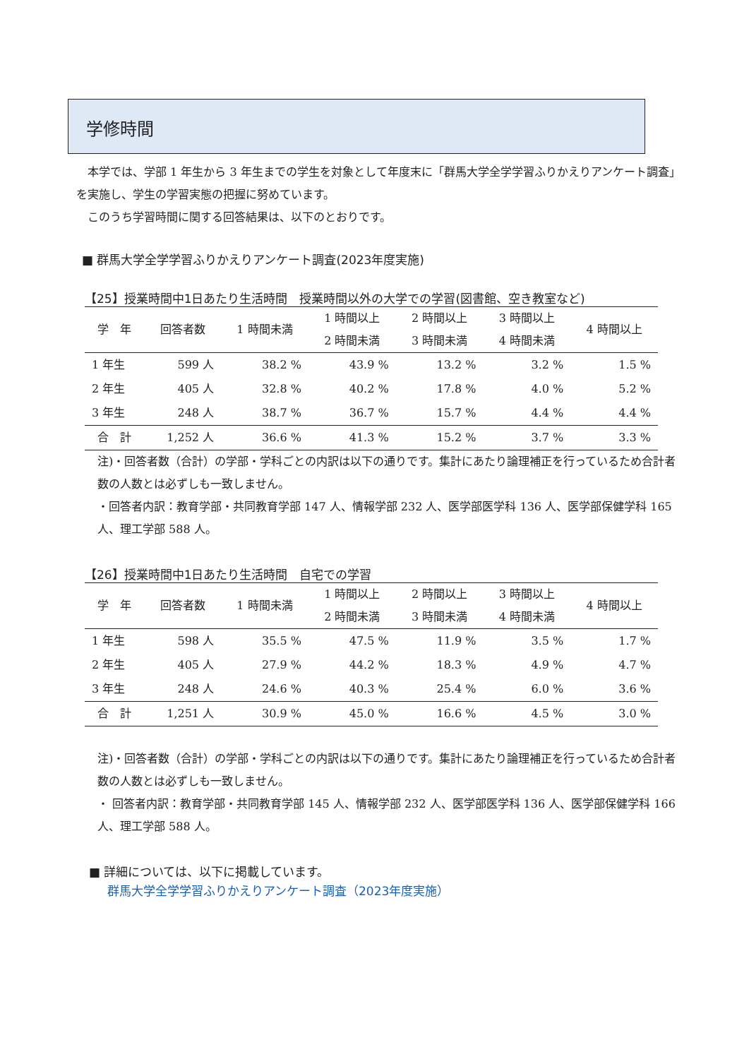学修時間
　本学では、学部 1 年生から 3 年生までの学生を対象として年度末に「群馬大学全学学習ふりかえりアンケート調査」を実施し、学生の学習実態の把握に努めています。
　このうち学習時間に関する回答結果は、以下のとおりです。
■ 群馬大学全学学習ふりかえりアンケート調査(2023年度実施)
【25】授業時間中1日あたり生活時間　授業時間以外の大学での学習(図書館、空き教室など)
| 学 年 | 回答者数 | 1 時間未満 | 1 時間以上 2 時間未満 | 2 時間以上 3 時間未満 | 3 時間以上 4 時間未満 | 4 時間以上 |
| --- | --- | --- | --- | --- | --- | --- |
| 1 年生 | 599 人 | 38.2 % | 43.9 % | 13.2 % | 3.2 % | 1.5 % |
| 2 年生 | 405 人 | 32.8 % | 40.2 % | 17.8 % | 4.0 % | 5.2 % |
| 3 年生 | 248 人 | 38.7 % | 36.7 % | 15.7 % | 4.4 % | 4.4 % |
| 合 計 | 1,252 人 | 36.6 % | 41.3 % | 15.2 % | 3.7 % | 3.3 % |
注)・回答者数（合計）の学部・学科ごとの内訳は以下の通りです。集計にあたり論理補正を行っているため合計者数の人数とは必ずしも一致しません。
・回答者内訳：教育学部・共同教育学部 147 人、情報学部 232 人、医学部医学科 136 人、医学部保健学科 165 人、理工学部 588 人。
【26】授業時間中1日あたり生活時間　自宅での学習
| 学 年 | 回答者数 | 1 時間未満 | 1 時間以上 2 時間未満 | 2 時間以上 3 時間未満 | 3 時間以上 4 時間未満 | 4 時間以上 |
| --- | --- | --- | --- | --- | --- | --- |
| 1 年生 | 598 人 | 35.5 % | 47.5 % | 11.9 % | 3.5 % | 1.7 % |
| 2 年生 | 405 人 | 27.9 % | 44.2 % | 18.3 % | 4.9 % | 4.7 % |
| 3 年生 | 248 人 | 24.6 % | 40.3 % | 25.4 % | 6.0 % | 3.6 % |
| 合 計 | 1,251 人 | 30.9 % | 45.0 % | 16.6 % | 4.5 % | 3.0 % |
注)・回答者数（合計）の学部・学科ごとの内訳は以下の通りです。集計にあたり論理補正を行っているため合計者数の人数とは必ずしも一致しません。
・ 回答者内訳：教育学部・共同教育学部 145 人、情報学部 232 人、医学部医学科 136 人、医学部保健学科 166 人、理工学部 588 人。
■ 詳細については、以下に掲載しています。
群馬大学全学学習ふりかえりアンケート調査（2023年度実施）